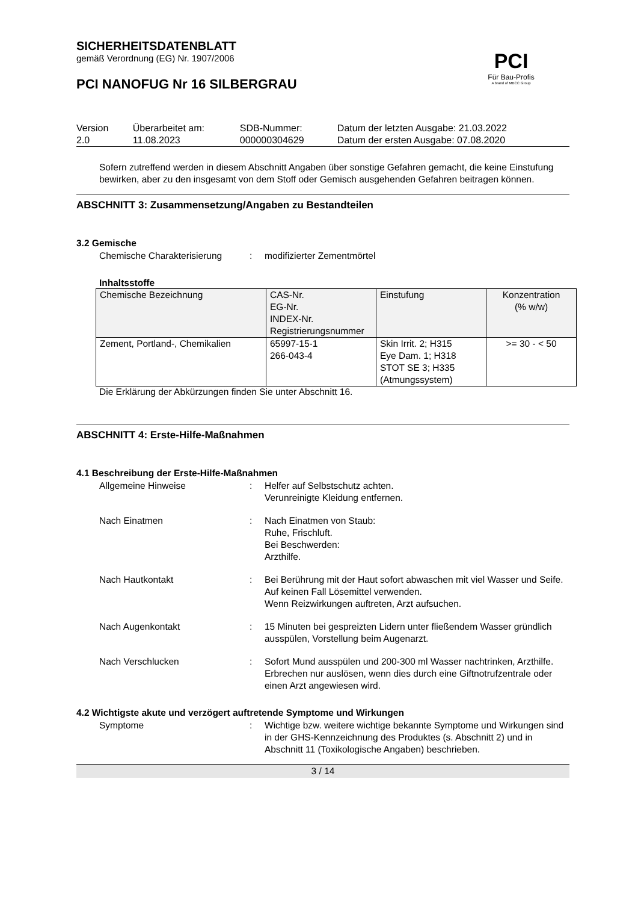PCI
Für Bau-Profis
A brand of MBCC Group
SICHERHEITSDATENBLATT
gemäß Verordnung (EG) Nr. 1907/2006
PCI NANOFUG Nr 16 SILBERGRAU
| Version 2.0 | Überarbeitet am: 11.08.2023 | SDB-Nummer: 000000304629 | Datum der letzten Ausgabe: 21.03.2022 Datum der ersten Ausgabe: 07.08.2020 |
Sofern zutreffend werden in diesem Abschnitt Angaben über sonstige Gefahren gemacht, die keine Einstufung bewirken, aber zu den insgesamt von dem Stoff oder Gemisch ausgehenden Gefahren beitragen können.
ABSCHNITT 3: Zusammensetzung/Angaben zu Bestandteilen
3.2 Gemische
Chemische Charakterisierung
: modifizierter Zementmörtel
Inhaltsstoffe
| Chemische Bezeichnung | CAS-Nr. EG-Nr. INDEX-Nr. Registrierungsnummer | Einstufung | Konzentration (% w/w) |
| --- | --- | --- | --- |
| Zement, Portland-, Chemikalien | 65997-15-1 266-043-4 | Skin Irrit. 2; H315 Eye Dam. 1; H318 STOT SE 3; H335 (Atmungssystem) | >= 30 - < 50 |
Die Erklärung der Abkürzungen finden Sie unter Abschnitt 16.
ABSCHNITT 4: Erste-Hilfe-Maßnahmen
4.1 Beschreibung der Erste-Hilfe-Maßnahmen
Allgemeine Hinweise : Helfer auf Selbstschutz achten.
Verunreinigte Kleidung entfernen.
Nach Einatmen : Nach Einatmen von Staub:
Ruhe, Frischluft.
Bei Beschwerden:
Arzthilfe.
Nach Hautkontakt : Bei Berührung mit der Haut sofort abwaschen mit viel Wasser und Seife.
Auf keinen Fall Lösemittel verwenden.
Wenn Reizwirkungen auftreten, Arzt aufsuchen.
Nach Augenkontakt : 15 Minuten bei gespreizten Lidern unter fließendem Wasser gründlich ausspülen, Vorstellung beim Augenarzt.
Nach Verschlucken : Sofort Mund ausspülen und 200-300 ml Wasser nachtrinken, Arzthilfe.
Erbrechen nur auslösen, wenn dies durch eine Giftnotrufzentrale oder einen Arzt angewiesen wird.
4.2 Wichtigste akute und verzögert auftretende Symptome und Wirkungen
Symptome : Wichtige bzw. weitere wichtige bekannte Symptome und Wirkungen sind in der GHS-Kennzeichnung des Produktes (s. Abschnitt 2) und in Abschnitt 11 (Toxikologische Angaben) beschrieben.
3 / 14